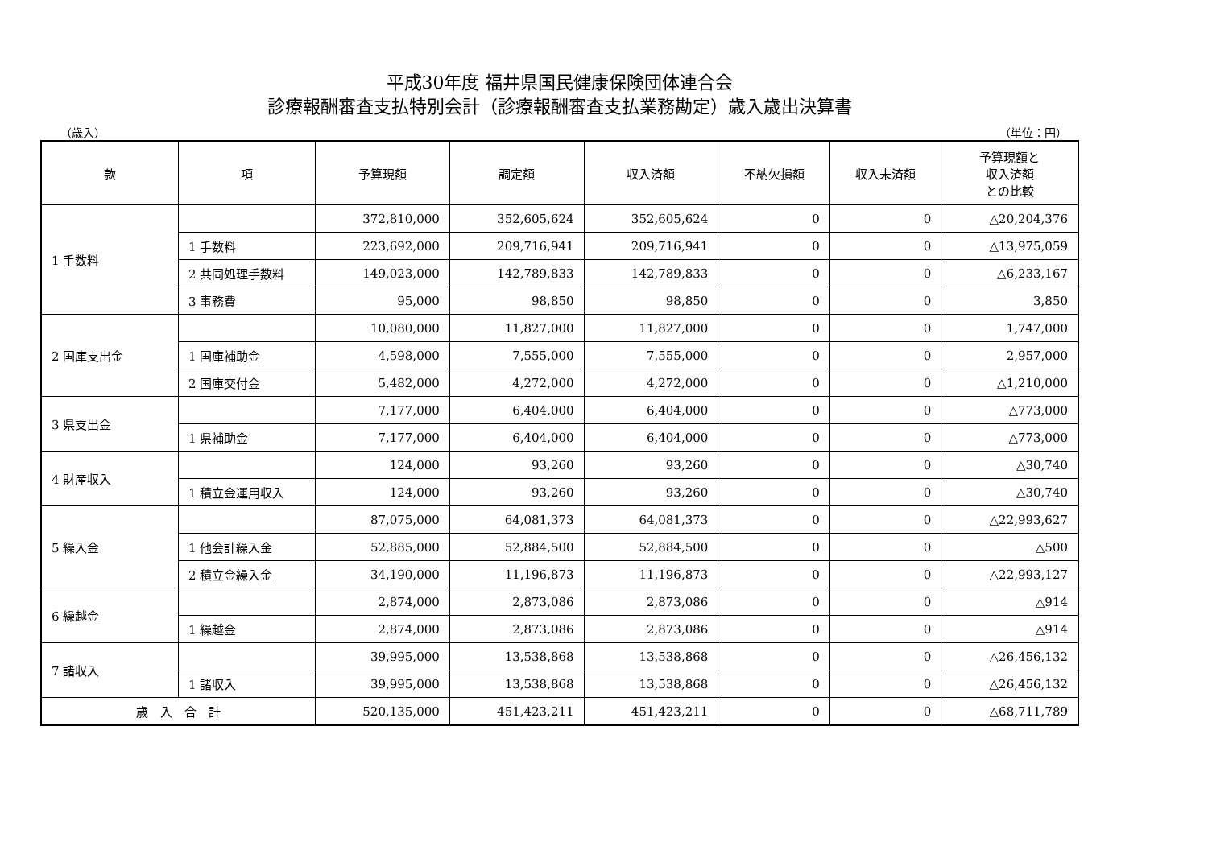平成30年度 福井県国民健康保険団体連合会
診療報酬審査支払特別会計（診療報酬審査支払業務勘定）歳入歳出決算書
（歳入） （単位：円）
| 款 | 項 | 予算現額 | 調定額 | 収入済額 | 不納欠損額 | 収入未済額 | 予算現額と 収入済額 との比較 |
| --- | --- | --- | --- | --- | --- | --- | --- |
| 1 手数料 | | 372,810,000 | 352,605,624 | 352,605,624 | 0 | 0 | △20,204,376 |
| | 1 手数料 | 223,692,000 | 209,716,941 | 209,716,941 | 0 | 0 | △13,975,059 |
| | 2 共同処理手数料 | 149,023,000 | 142,789,833 | 142,789,833 | 0 | 0 | △6,233,167 |
| | 3 事務費 | 95,000 | 98,850 | 98,850 | 0 | 0 | 3,850 |
| 2 国庫支出金 | | 10,080,000 | 11,827,000 | 11,827,000 | 0 | 0 | 1,747,000 |
| | 1 国庫補助金 | 4,598,000 | 7,555,000 | 7,555,000 | 0 | 0 | 2,957,000 |
| | 2 国庫交付金 | 5,482,000 | 4,272,000 | 4,272,000 | 0 | 0 | △1,210,000 |
| 3 県支出金 | | 7,177,000 | 6,404,000 | 6,404,000 | 0 | 0 | △773,000 |
| | 1 県補助金 | 7,177,000 | 6,404,000 | 6,404,000 | 0 | 0 | △773,000 |
| 4 財産収入 | | 124,000 | 93,260 | 93,260 | 0 | 0 | △30,740 |
| | 1 積立金運用収入 | 124,000 | 93,260 | 93,260 | 0 | 0 | △30,740 |
| 5 繰入金 | | 87,075,000 | 64,081,373 | 64,081,373 | 0 | 0 | △22,993,627 |
| | 1 他会計繰入金 | 52,885,000 | 52,884,500 | 52,884,500 | 0 | 0 | △500 |
| | 2 積立金繰入金 | 34,190,000 | 11,196,873 | 11,196,873 | 0 | 0 | △22,993,127 |
| 6 繰越金 | | 2,874,000 | 2,873,086 | 2,873,086 | 0 | 0 | △914 |
| | 1 繰越金 | 2,874,000 | 2,873,086 | 2,873,086 | 0 | 0 | △914 |
| 7 諸収入 | | 39,995,000 | 13,538,868 | 13,538,868 | 0 | 0 | △26,456,132 |
| | 1 諸収入 | 39,995,000 | 13,538,868 | 13,538,868 | 0 | 0 | △26,456,132 |
| 歳 入 合 計 | | 520,135,000 | 451,423,211 | 451,423,211 | 0 | 0 | △68,711,789 |